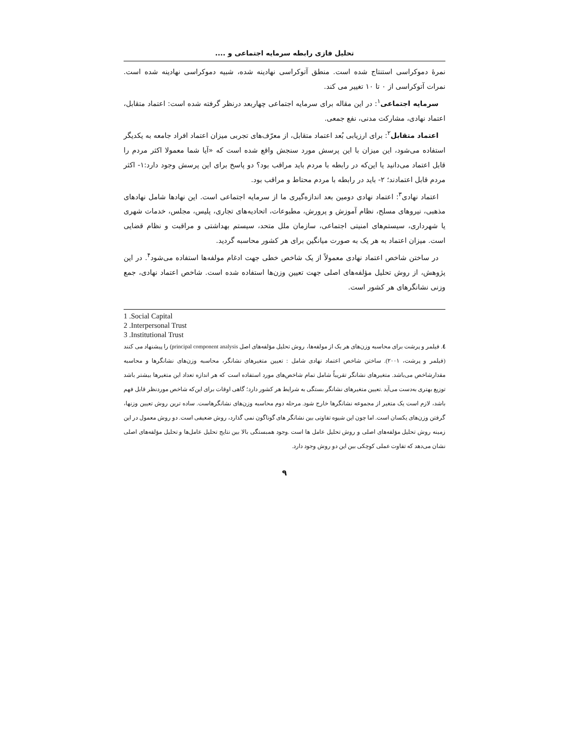تحلیل فازی رابطه سرمایه اجتماعی و ....
نمرهٔ دموکراسی استنتاج شده است. منطق آتوکراسی نهادینه شده، شبیه دموکراسی نهادینه شده است. نمرات آتوکراسی از ۰ تا ۱۰ تغییر می کند.
سرمایه اجتماعی<sup>۱</sup>: در این مقاله برای سرمایه اجتماعی چهاربعد درنظر گرفته شده است: اعتماد متقابل، اعتماد نهادی، مشارکت مدنی، نفع جمعی.
اعتماد متقابل<sup>۲</sup>: برای ارزیابی بُعد اعتماد متقابل، از معرّف‌های تجربی میزان اعتماد افراد جامعه به یکدیگر استفاده می‌شود، این میزان با این پرسش مورد سنجش واقع شده است که «آیا شما معمولا اکثر مردم را قابل اعتماد می‌دانید یا این‌که در رابطه با مردم باید مراقب بود؟ دو پاسخ برای این پرسش وجود دارد:۱- اکثر مردم قابل اعتمادند؛ ۲- باید در رابطه با مردم محتاط و مراقب بود.
اعتماد نهادی<sup>۳</sup>: اعتماد نهادی دومین بعد اندازه‌گیری ما از سرمایه اجتماعی است. این نهادها شامل نهادهای مذهبی، نیروهای مسلح، نظام آموزش و پرورش، مطبوعات، اتحادیه‌های تجاری، پلیس، مجلس، خدمات شهری یا شهرداری، سیستم‌های امنیتی اجتماعی، سازمان ملل متحد، سیستم بهداشتی و مراقبت و نظام قضایی است. میزان اعتماد به هر یک به صورت میانگین برای هر کشور محاسبه گردید.
در ساختن شاخص اعتماد نهادی معمولاً از یک شاخص خطی جهت ادغام مولفه‌ها استفاده می‌شود<sup>۴</sup>. در این پژوهش، از روش تحلیل مؤلفه‌های اصلی جهت تعیین وزن‌ها استفاده شده است. شاخص اعتماد نهادی، جمع وزنی نشانگرهای هر کشور است.
1 .Social Capital
2 .Interpersonal Trust
3 .Institutional Trust
٤. فیلمر و پرشت برای محاسبه وزن‌های هر یک از مولفه‌ها، روش تحلیل مؤلفه‌های اصل principal component analysis) را پیشنهاد می کنند (فیلمر و پرشت، ۲۰۰۱). ساختن شاخص اعتماد نهادی شامل : تعیین متغیرهای نشانگر، محاسبه وزن‌های نشانگرها و محاسبه مقدارشاخص می‌باشد. متغیرهای نشانگر تقریباً شامل تمام شاخص‌های مورد استفاده است که هر اندازه تعداد این متغیرها بیشتر باشد توزیع بهتری به‌دست می‌آید .تعیین متغیرهای نشانگر بستگی به شرایط هر کشور دارد؛ گاهی اوقات برای این‌که شاخص موردنظر قابل فهم باشد، لازم است یک متغیر از مجموعه نشانگرها خارج شود. مرحله دوم محاسبه وزن‌های نشانگرهاست. ساده ترین روش تعیین وزنها، گرفتن وزن‌های یکسان است. اما چون این شیوه تفاوتی بین نشانگر های گوناگون نمی گذارد، روش ضعیفی است. دو روش معمول در این زمینه روش تحلیل مؤلفه‌های اصلی و روش تحلیل عامل ها است .وجود همبستگی بالا بین نتایج تحلیل عامل‌ها و تحلیل مؤلفه‌های اصلی نشان می‌دهد که تفاوت عملی کوچکی بین این دو روش وجود دارد.
۹